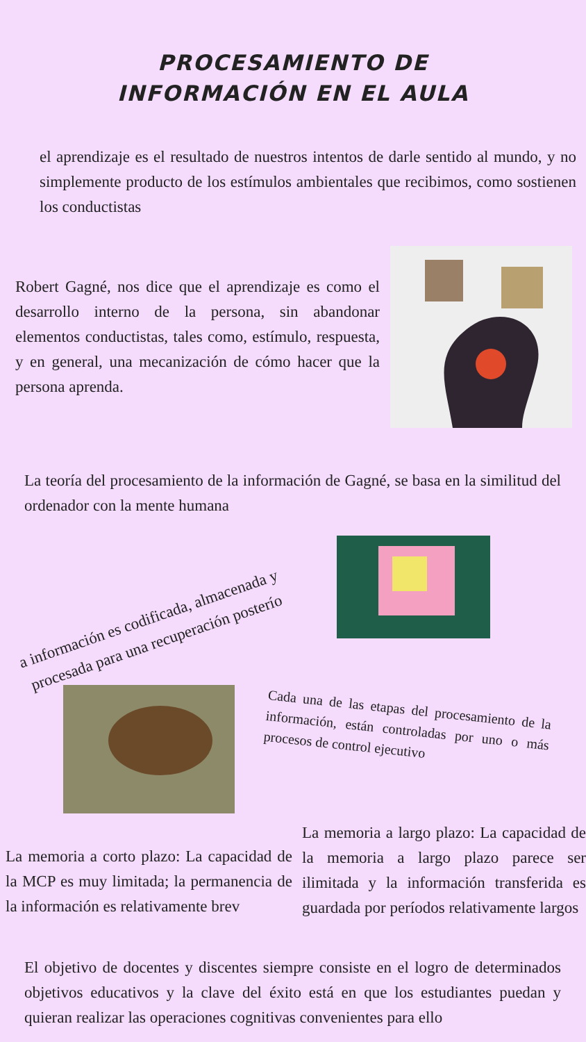PROCESAMIENTO DE
INFORMACIÓN EN EL AULA
el aprendizaje es el resultado de nuestros intentos de darle sentido al mundo, y no simplemente producto de los estímulos ambientales que recibimos, como sostienen los conductistas
Robert Gagné, nos dice que el aprendizaje es como el desarrollo interno de la persona, sin abandonar elementos conductistas, tales como, estímulo, respuesta, y en general, una mecanización de cómo hacer que la persona aprenda.
La teoría del procesamiento de la información de Gagné, se basa en la similitud del ordenador con la mente humana
a información es codificada, almacenada y procesada para una recuperación posterío
Cada una de las etapas del procesamiento de la información, están controladas por uno o más procesos de control ejecutivo
La memoria a corto plazo: La capacidad de la MCP es muy limitada; la permanencia de la información es relativamente brev
La memoria a largo plazo: La capacidad de la memoria a largo plazo parece ser ilimitada y la información transferida es guardada por períodos relativamente largos
El objetivo de docentes y discentes siempre consiste en el logro de determinados objetivos educativos y la clave del éxito está en que los estudiantes puedan y quieran realizar las operaciones cognitivas convenientes para ello